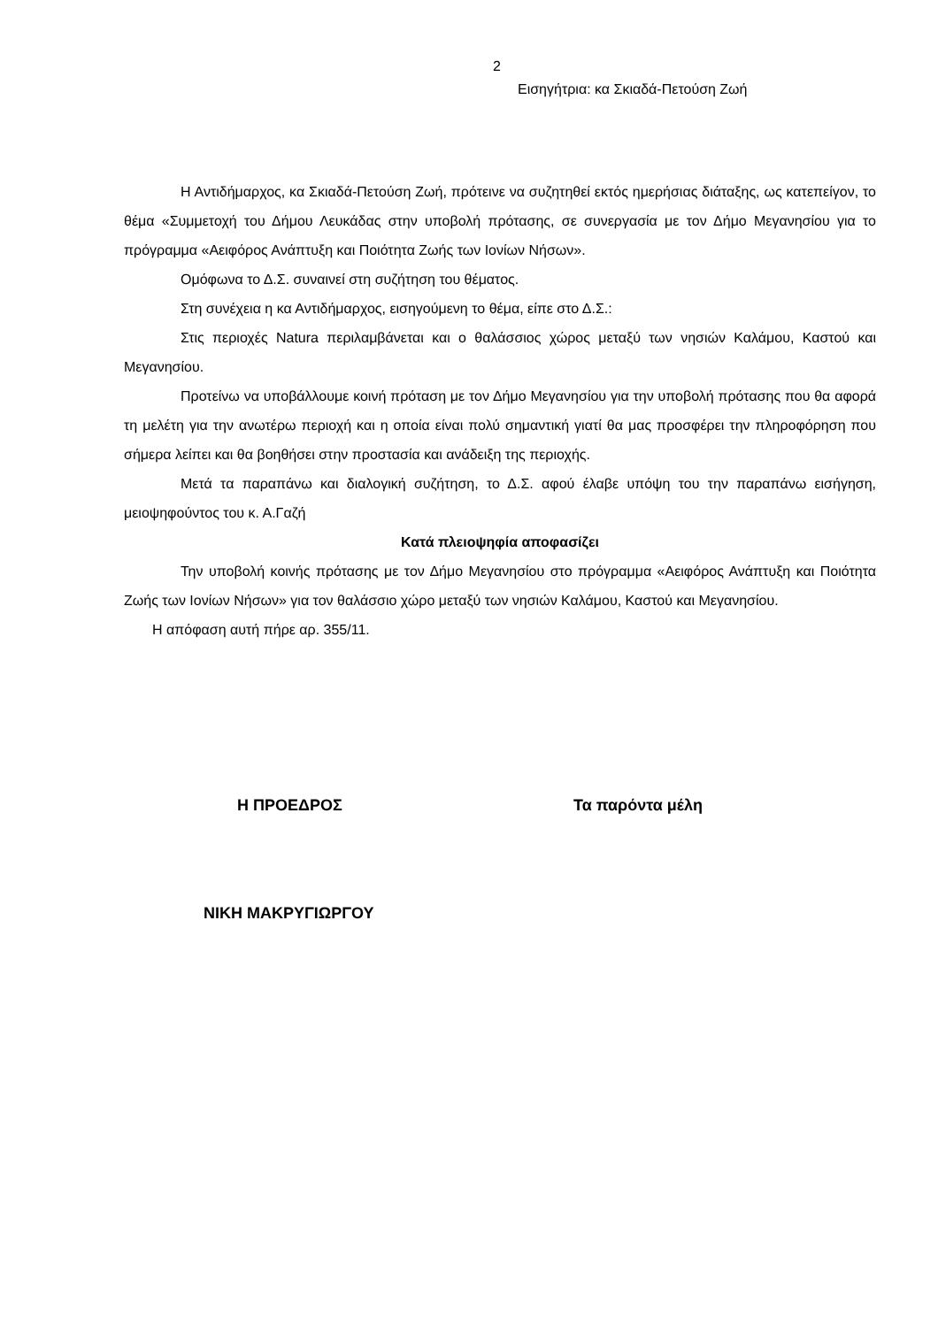2
Εισηγήτρια: κα Σκιαδά-Πετούση Ζωή
Η Αντιδήμαρχος, κα Σκιαδά-Πετούση Ζωή, πρότεινε να συζητηθεί εκτός ημερήσιας διάταξης, ως κατεπείγον, το θέμα «Συμμετοχή του Δήμου Λευκάδας στην υποβολή πρότασης, σε συνεργασία με τον Δήμο Μεγανησίου για το πρόγραμμα «Αειφόρος Ανάπτυξη και Ποιότητα Ζωής των Ιονίων Νήσων».
Ομόφωνα το Δ.Σ. συναινεί στη συζήτηση του θέματος.
Στη συνέχεια η κα Αντιδήμαρχος, εισηγούμενη το θέμα, είπε στο Δ.Σ.:
Στις περιοχές Natura περιλαμβάνεται και ο θαλάσσιος χώρος μεταξύ των νησιών Καλάμου, Καστού και Μεγανησίου.
Προτείνω να υποβάλλουμε κοινή πρόταση με τον Δήμο Μεγανησίου για την υποβολή πρότασης που θα αφορά τη μελέτη για την ανωτέρω περιοχή και η οποία είναι πολύ σημαντική γιατί θα μας προσφέρει την πληροφόρηση που σήμερα λείπει και θα βοηθήσει στην προστασία και ανάδειξη της περιοχής.
Μετά τα παραπάνω και διαλογική συζήτηση, το Δ.Σ. αφού έλαβε υπόψη του την παραπάνω εισήγηση, μειοψηφούντος του κ. Α.Γαζή
Κατά πλειοψηφία αποφασίζει
Την υποβολή κοινής πρότασης με τον Δήμο Μεγανησίου στο πρόγραμμα «Αειφόρος Ανάπτυξη και Ποιότητα Ζωής των Ιονίων Νήσων» για τον θαλάσσιο χώρο μεταξύ των νησιών Καλάμου, Καστού και Μεγανησίου.
Η απόφαση αυτή πήρε αρ. 355/11.
Η ΠΡΟΕΔΡΟΣ Τα παρόντα μέλη
ΝΙΚΗ ΜΑΚΡΥΓΙΩΡΓΟΥ